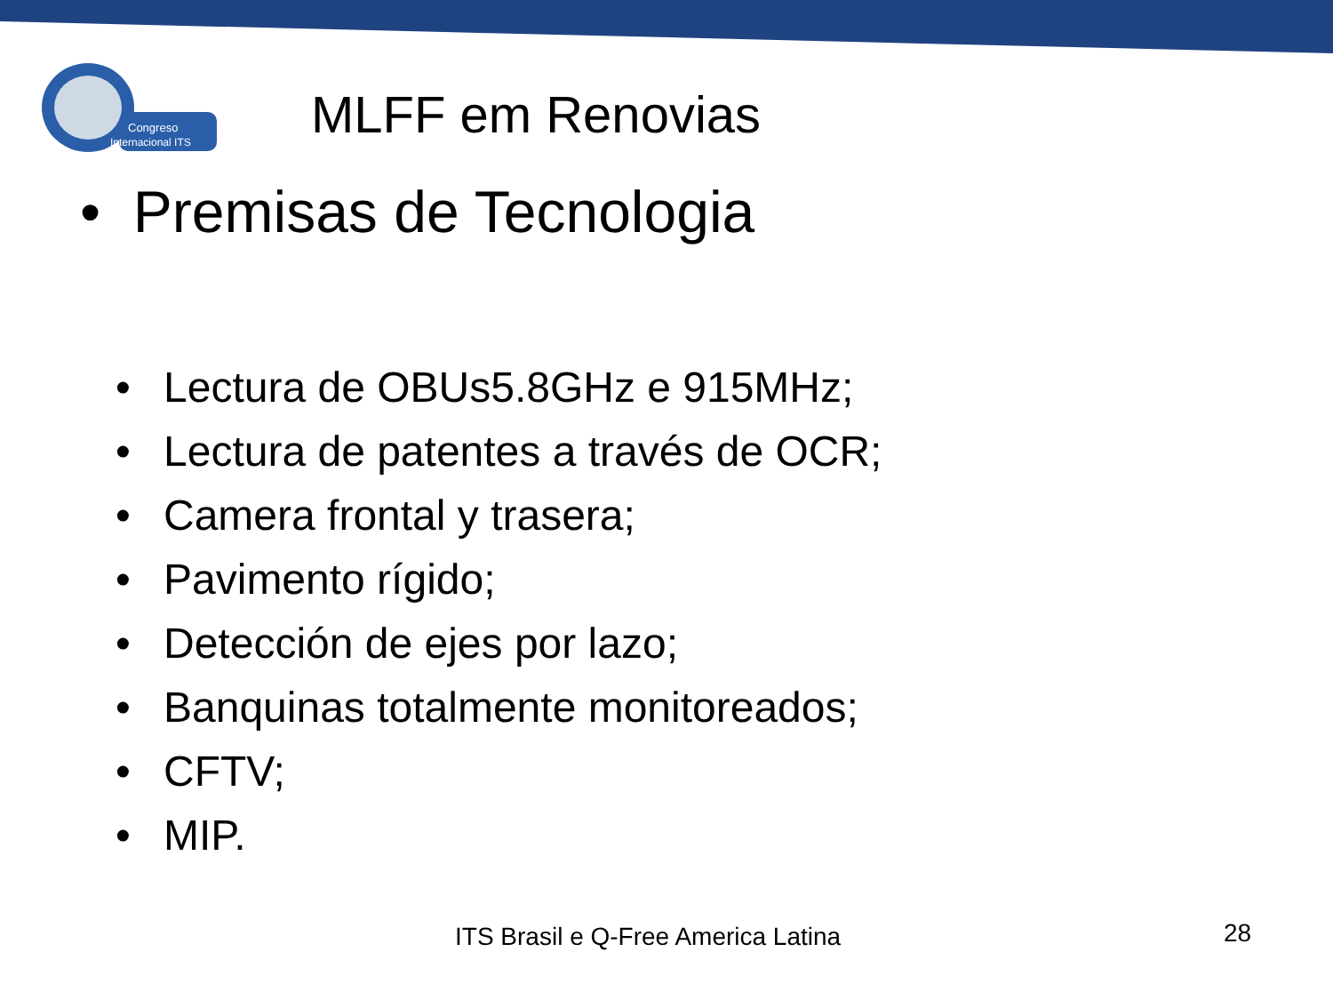Congreso
Internacional ITS
MLFF em Renovias
• Premisas de Tecnologia
• Lectura de OBUs5.8GHz e 915MHz;
• Lectura de patentes a través de OCR;
• Camera frontal y trasera;
• Pavimento rígido;
• Detección de ejes por lazo;
• Banquinas totalmente monitoreados;
• CFTV;
• MIP.
ITS Brasil e Q-Free America Latina
28